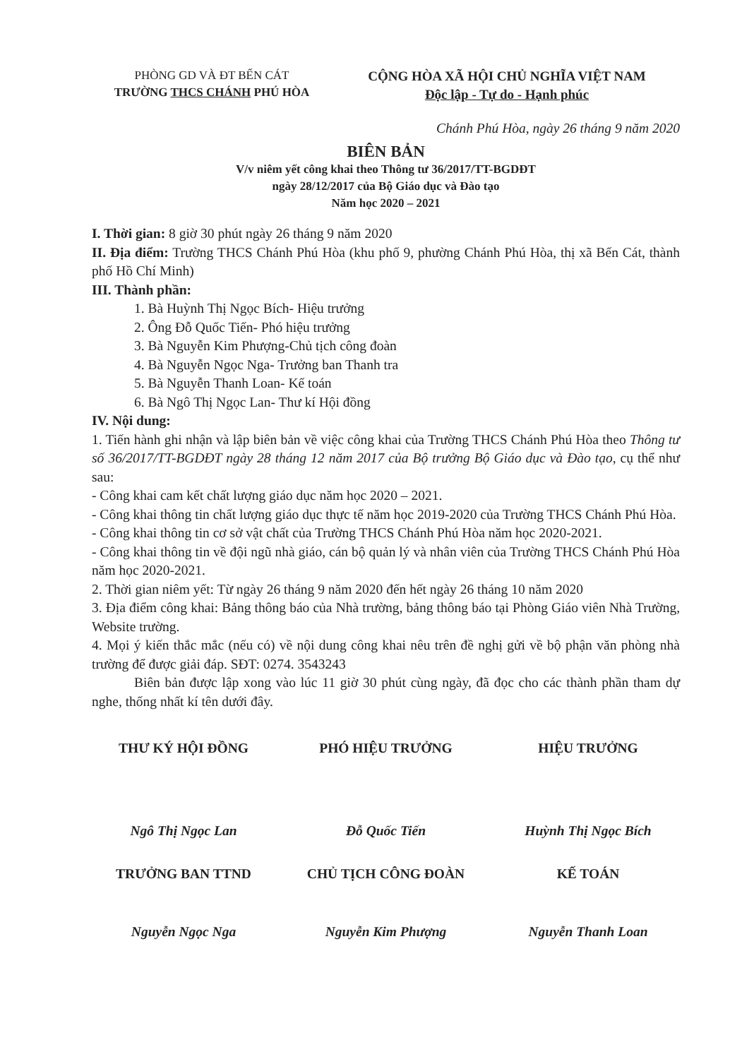PHÒNG GD VÀ ĐT BẾN CÁT
TRƯỜNG THCS CHÁNH PHÚ HÒA
CỘNG HÒA XÃ HỘI CHỦ NGHĨA VIỆT NAM
Độc lập - Tự do - Hạnh phúc
Chánh Phú Hòa, ngày 26 tháng 9 năm 2020
BIÊN BẢN
V/v niêm yết công khai theo Thông tư 36/2017/TT-BGDĐT
ngày 28/12/2017 của Bộ Giáo dục và Đào tạo
Năm học 2020 – 2021
I. Thời gian: 8 giờ 30 phút ngày 26 tháng 9 năm 2020
II. Địa điểm: Trường THCS Chánh Phú Hòa (khu phố 9, phường Chánh Phú Hòa, thị xã Bến Cát, thành phố Hồ Chí Minh)
III. Thành phần:
1. Bà Huỳnh Thị Ngọc Bích- Hiệu trưởng
2. Ông Đỗ Quốc Tiến- Phó hiệu trưởng
3. Bà Nguyễn Kim Phượng-Chủ tịch công đoàn
4. Bà Nguyễn Ngọc Nga- Trưởng ban Thanh tra
5. Bà Nguyễn Thanh Loan- Kế toán
6. Bà Ngô Thị Ngọc Lan- Thư kí Hội đồng
IV. Nội dung:
1. Tiến hành ghi nhận và lập biên bản về việc công khai của Trường THCS Chánh Phú Hòa theo Thông tư số 36/2017/TT-BGDĐT ngày 28 tháng 12 năm 2017 của Bộ trưởng Bộ Giáo dục và Đào tạo, cụ thể như sau:
- Công khai cam kết chất lượng giáo dục năm học 2020 – 2021.
- Công khai thông tin chất lượng giáo dục thực tế năm học 2019-2020 của Trường THCS Chánh Phú Hòa.
- Công khai thông tin cơ sở vật chất của Trường THCS Chánh Phú Hòa năm học 2020-2021.
- Công khai thông tin về đội ngũ nhà giáo, cán bộ quản lý và nhân viên của Trường THCS Chánh Phú Hòa năm học 2020-2021.
2. Thời gian niêm yết: Từ ngày 26 tháng 9 năm 2020 đến hết ngày 26 tháng 10 năm 2020
3. Địa điểm công khai: Bảng thông báo của Nhà trường, bảng thông báo tại Phòng Giáo viên Nhà Trường, Website trường.
4. Mọi ý kiến thắc mắc (nếu có) về nội dung công khai nêu trên đề nghị gửi về bộ phận văn phòng nhà trường để được giải đáp. SĐT: 0274. 3543243
Biên bản được lập xong vào lúc 11 giờ 30 phút cùng ngày, đã đọc cho các thành phần tham dự nghe, thống nhất kí tên dưới đây.
THƯ KÝ HỘI ĐỒNG
Ngô Thị Ngọc Lan
PHÓ HIỆU TRƯỞNG
Đỗ Quốc Tiến
HIỆU TRƯỞNG
Huỳnh Thị Ngọc Bích
TRƯỞNG BAN TTND
Nguyễn Ngọc Nga
CHỦ TỊCH CÔNG ĐOÀN
Nguyễn Kim Phượng
KẾ TOÁN
Nguyễn Thanh Loan